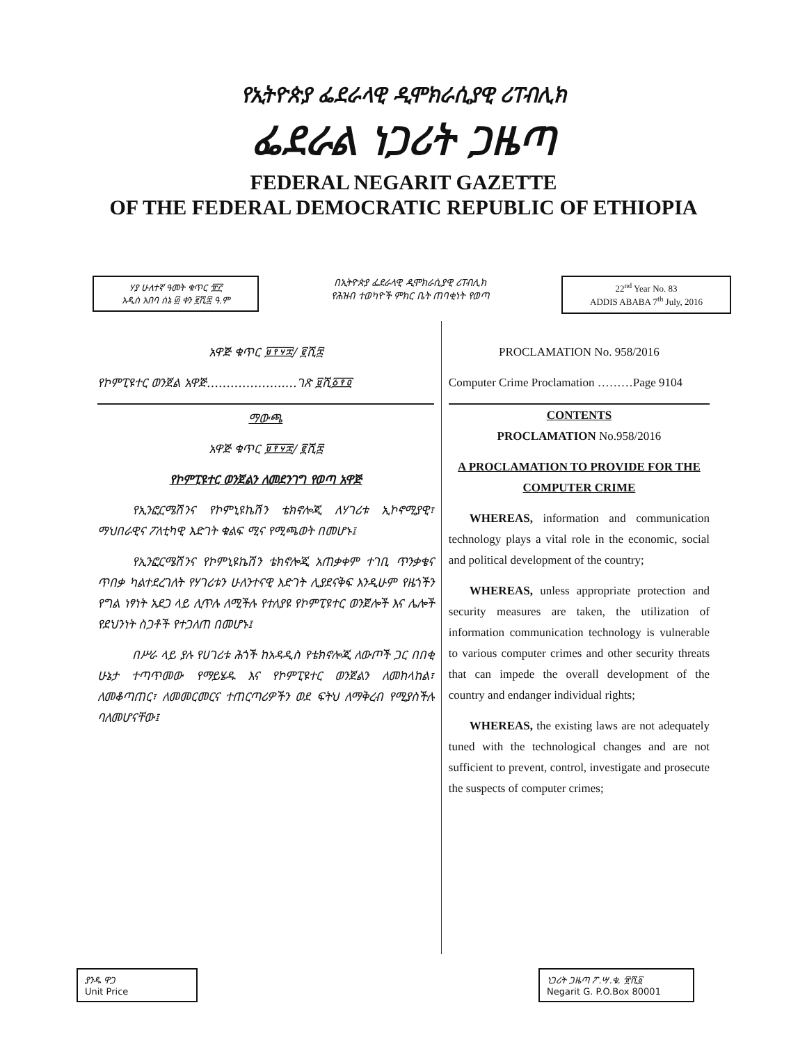የኢትዮጵያ ፌደራላዊ ዲሞክራሲያዊ ሪፐብሊክ
ፌደራል ነጋሪት ጋዜጣ
FEDERAL NEGARIT GAZETTE
OF THE FEDERAL DEMOCRATIC REPUBLIC OF ETHIOPIA
ሃያ ሁለተኛ ዓመት ቁጥር ፹፫
አዲስ አበባ ሰኔ ፴ ቀን ፪ሺ፰ ዓ.ም
በኢትዮጵያ ፌደራላዊ ዲሞክራሲያዊ ሪፐብሊክ
የሕዝብ ተወካዮች ምክር ቤት ጠባቂነት የወጣ
22<sup>nd</sup> Year No. 83
ADDIS ABABA 7<sup>th</sup> July, 2016
አዋጅ ቁጥር ፱፻፶፰/ ፪ሺ፰
የኮምፒዩተር ወንጀል አዋጅ………………..…ገጽ ፱ሺ፩፻፬
ማውጫ
አዋጅ ቁጥር ፱፻፶፰/ ፪ሺ፰
የኮምፒዩተር ወንጀልን ለመደንገግ የወጣ አዋጅ
የኢንፎርሜሽንና የኮምኒዩኬሽን ቴክኖሎጂ ለሃገሪቱ ኢኮኖሚያዊ፣ ማህበራዊና ፖለቲካዊ እድገት ቁልፍ ሚና የሚጫወት በመሆኑ፤
የኢንፎርሜሽንና የኮምኒዩኬሽን ቴክኖሎጂ አጠቃቀም ተገቢ ጥንቃቄና ጥበቃ ካልተደረገለት የሃገሪቱን ሁለንተናዊ እድገት ሊያደናቅፍ እንዲሁም የዜጎችን የግል ነፃነት አደጋ ላይ ሊጥሉ ለሚችሉ የተለያዩ የኮምፒዩተር ወንጀሎች እና ሌሎች የደህንነት ስጋቶች የተጋለጠ በመሆኑ፤
በሥራ ላይ ያሉ የሀገሪቱ ሕጎች ከአዳዲስ የቴክኖሎጂ ለውጦች ጋር በበቂ ሁኔታ ተጣጥመው የማይሄዱ እና የኮምፒዩተር ወንጀልን ለመከላከል፣ ለመቆጣጠር፣ ለመመርመርና ተጠርጣሪዎችን ወደ ፍትህ ለማቅረብ የሚያስችሉ ባለመሆናቸው፤
PROCLAMATION No. 958/2016
Computer Crime Proclamation ………Page 9104
CONTENTS
PROCLAMATION No.958/2016
A PROCLAMATION TO PROVIDE FOR THE COMPUTER CRIME
WHEREAS, information and communication technology plays a vital role in the economic, social and political development of the country;
WHEREAS, unless appropriate protection and security measures are taken, the utilization of information communication technology is vulnerable to various computer crimes and other security threats that can impede the overall development of the country and endanger individual rights;
WHEREAS, the existing laws are not adequately tuned with the technological changes and are not sufficient to prevent, control, investigate and prosecute the suspects of computer crimes;
ያንዱ ዋጋ
Unit Price
ነጋሪት ጋዜጣ ፖ.ሣ.ቁ. ፹ሺ፩
Negarit G. P.O.Box 80001